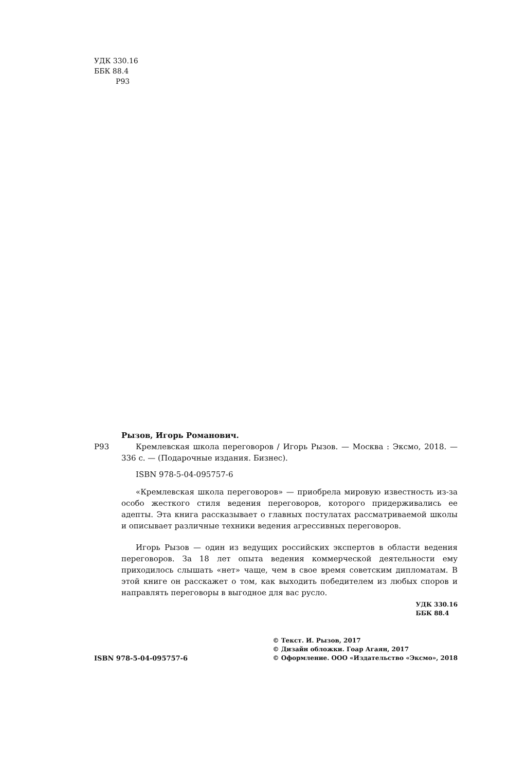УДК 330.16
ББК 88.4
Р93
Рызов, Игорь Романович.
Р93 Кремлевская школа переговоров / Игорь Рызов. — Москва : Эксмо, 2018. — 336 с. — (Подарочные издания. Бизнес).
ISBN 978-5-04-095757-6
«Кремлевская школа переговоров» — приобрела мировую известность из-за особо жесткого стиля ведения переговоров, которого придерживались ее адепты. Эта книга рассказывает о главных постулатах рассматриваемой школы и описывает различные техники ведения агрессивных переговоров.
Игорь Рызов — один из ведущих российских экспертов в области ведения переговоров. За 18 лет опыта ведения коммерческой деятельности ему приходилось слышать «нет» чаще, чем в свое время советским дипломатам. В этой книге он расскажет о том, как выходить победителем из любых споров и направлять переговоры в выгодное для вас русло.
УДК 330.16
ББК 88.4
ISBN 978-5-04-095757-6
© Текст. И. Рызов, 2017
© Дизайн обложки. Гоар Агаян, 2017
© Оформление. ООО «Издательство «Эксмо», 2018